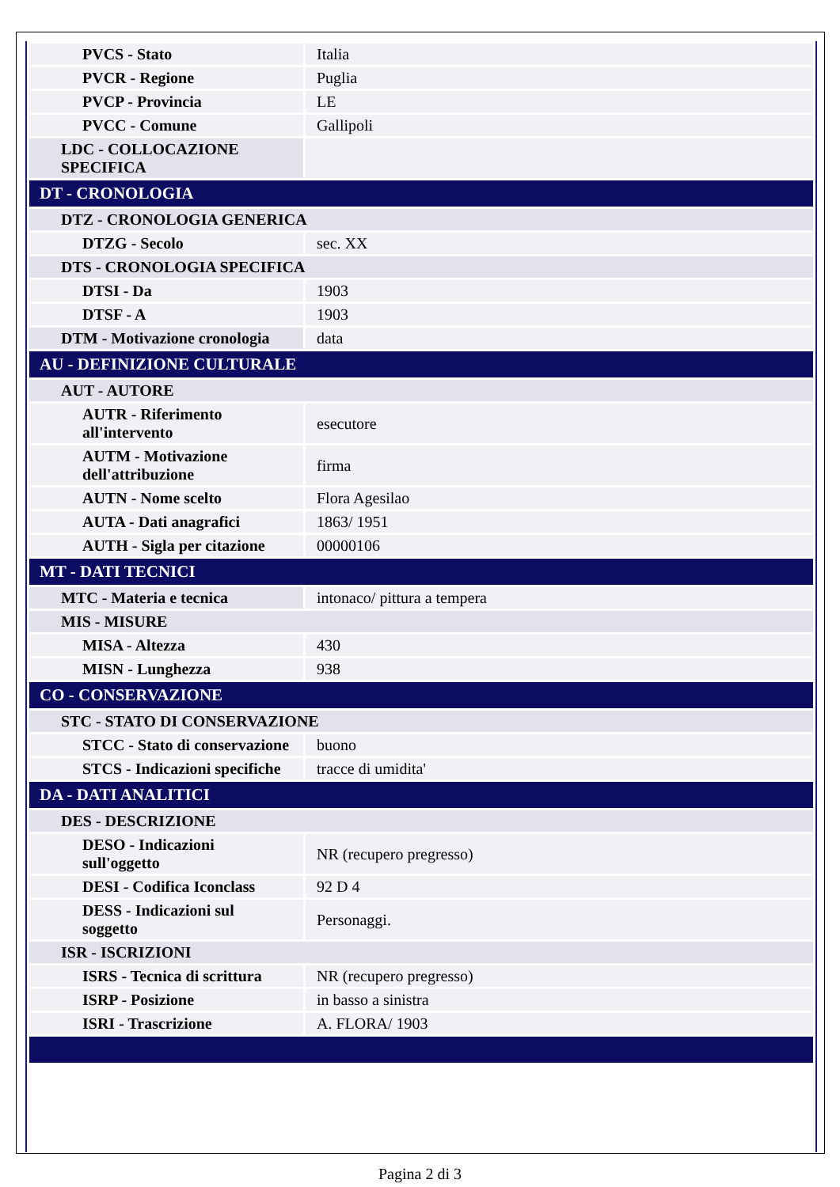| PVCS - Stato | Italia |
| PVCR - Regione | Puglia |
| PVCP - Provincia | LE |
| PVCC - Comune | Gallipoli |
| LDC - COLLOCAZIONE SPECIFICA | |
| DT - CRONOLOGIA | |
| DTZ - CRONOLOGIA GENERICA | |
| DTZG - Secolo | sec. XX |
| DTS - CRONOLOGIA SPECIFICA | |
| DTSI - Da | 1903 |
| DTSF - A | 1903 |
| DTM - Motivazione cronologia | data |
| AU - DEFINIZIONE CULTURALE | |
| AUT - AUTORE | |
| AUTR - Riferimento all'intervento | esecutore |
| AUTM - Motivazione dell'attribuzione | firma |
| AUTN - Nome scelto | Flora Agesilao |
| AUTA - Dati anagrafici | 1863/ 1951 |
| AUTH - Sigla per citazione | 00000106 |
| MT - DATI TECNICI | |
| MTC - Materia e tecnica | intonaco/ pittura a tempera |
| MIS - MISURE | |
| MISA - Altezza | 430 |
| MISN - Lunghezza | 938 |
| CO - CONSERVAZIONE | |
| STC - STATO DI CONSERVAZIONE | |
| STCC - Stato di conservazione | buono |
| STCS - Indicazioni specifiche | tracce di umidita' |
| DA - DATI ANALITICI | |
| DES - DESCRIZIONE | |
| DESO - Indicazioni sull'oggetto | NR (recupero pregresso) |
| DESI - Codifica Iconclass | 92 D 4 |
| DESS - Indicazioni sul soggetto | Personaggi. |
| ISR - ISCRIZIONI | |
| ISRS - Tecnica di scrittura | NR (recupero pregresso) |
| ISRP - Posizione | in basso a sinistra |
| ISRI - Trascrizione | A. FLORA/ 1903 |
Pagina 2 di 3